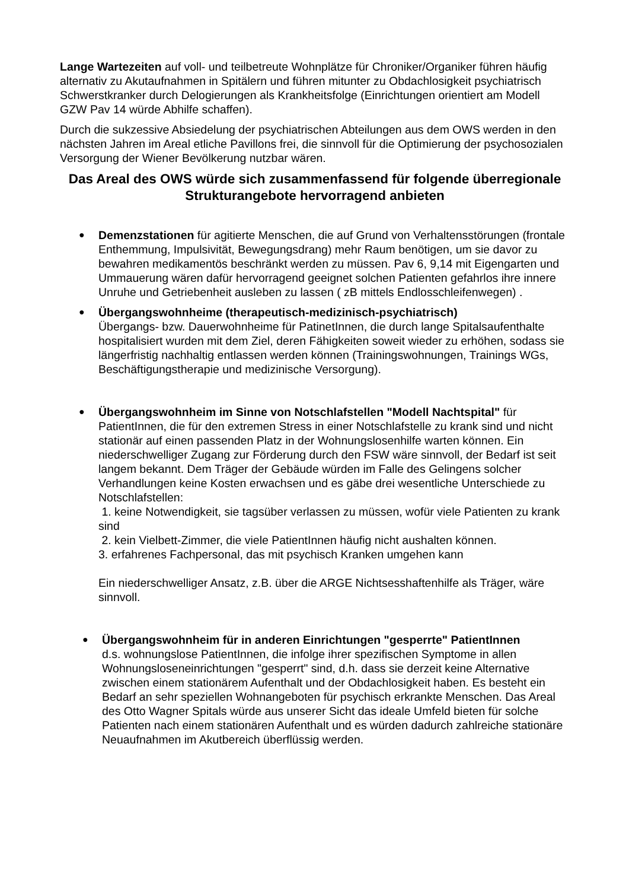Lange Wartezeiten auf voll- und teilbetreute Wohnplätze für Chroniker/Organiker führen häufig alternativ zu Akutaufnahmen in Spitälern und führen mitunter zu Obdachlosigkeit psychiatrisch Schwerstkranker durch Delogierungen als Krankheitsfolge (Einrichtungen orientiert am Modell GZW Pav 14 würde Abhilfe schaffen).
Durch die sukzessive Absiedelung der psychiatrischen Abteilungen aus dem OWS werden in den nächsten Jahren im Areal etliche Pavillons frei, die sinnvoll für die Optimierung der psychosozialen Versorgung der Wiener Bevölkerung nutzbar wären.
Das Areal des OWS würde sich zusammenfassend für folgende überregionale Strukturangebote hervorragend anbieten
●
Demenzstationen für agitierte Menschen, die auf Grund von Verhaltensstörungen (frontale Enthemmung, Impulsivität, Bewegungsdrang) mehr Raum benötigen, um sie davor zu bewahren medikamentös beschränkt werden zu müssen. Pav 6, 9,14 mit Eigengarten und Ummauerung wären dafür hervorragend geeignet solchen Patienten gefahrlos ihre innere Unruhe und Getriebenheit ausleben zu lassen ( zB mittels Endlosschleifenwegen) .
●
Übergangswohnheime (therapeutisch-medizinisch-psychiatrisch)
Übergangs- bzw. Dauerwohnheime für PatinetInnen, die durch lange Spitalsaufenthalte hospitalisiert wurden mit dem Ziel, deren Fähigkeiten soweit wieder zu erhöhen, sodass sie längerfristig nachhaltig entlassen werden können (Trainingswohnungen, Trainings WGs, Beschäftigungstherapie und medizinische Versorgung).
●
Übergangswohnheim im Sinne von Notschlafstellen "Modell Nachtspital" für PatientInnen, die für den extremen Stress in einer Notschlafstelle zu krank sind und nicht stationär auf einen passenden Platz in der Wohnungslosenhilfe warten können. Ein niederschwelliger Zugang zur Förderung durch den FSW wäre sinnvoll, der Bedarf ist seit langem bekannt. Dem Träger der Gebäude würden im Falle des Gelingens solcher Verhandlungen keine Kosten erwachsen und es gäbe drei wesentliche Unterschiede zu Notschlafstellen:
1. keine Notwendigkeit, sie tagsüber verlassen zu müssen, wofür viele Patienten zu krank sind
2. kein Vielbett-Zimmer, die viele PatientInnen häufig nicht aushalten können.
3. erfahrenes Fachpersonal, das mit psychisch Kranken umgehen kann
Ein niederschwelliger Ansatz, z.B. über die ARGE Nichtsesshaftenhilfe als Träger, wäre sinnvoll.
●
Übergangswohnheim für in anderen Einrichtungen "gesperrte" PatientInnen
d.s. wohnungslose PatientInnen, die infolge ihrer spezifischen Symptome in allen Wohnungsloseneinrichtungen "gesperrt" sind, d.h. dass sie derzeit keine Alternative zwischen einem stationärem Aufenthalt und der Obdachlosigkeit haben. Es besteht ein Bedarf an sehr speziellen Wohnangeboten für psychisch erkrankte Menschen. Das Areal des Otto Wagner Spitals würde aus unserer Sicht das ideale Umfeld bieten für solche Patienten nach einem stationären Aufenthalt und es würden dadurch zahlreiche stationäre Neuaufnahmen im Akutbereich überflüssig werden.